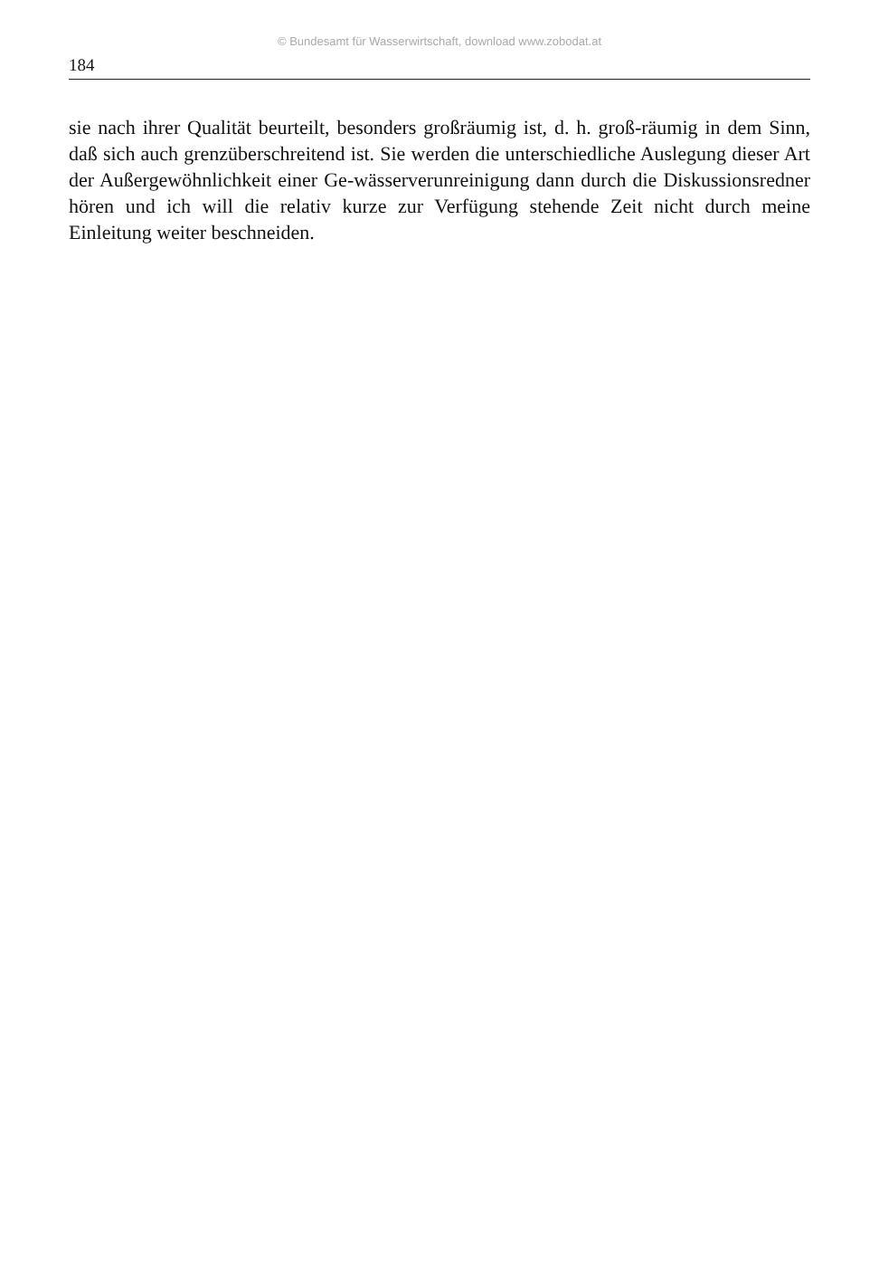© Bundesamt für Wasserwirtschaft, download www.zobodat.at
184
sie nach ihrer Qualität beurteilt, besonders großräumig ist, d. h. groß-räumig in dem Sinn, daß sich auch grenzüberschreitend ist. Sie werden die unterschiedliche Auslegung dieser Art der Außergewöhnlichkeit einer Ge-wässerverunreinigung dann durch die Diskussionsredner hören und ich will die relativ kurze zur Verfügung stehende Zeit nicht durch meine Einleitung weiter beschneiden.